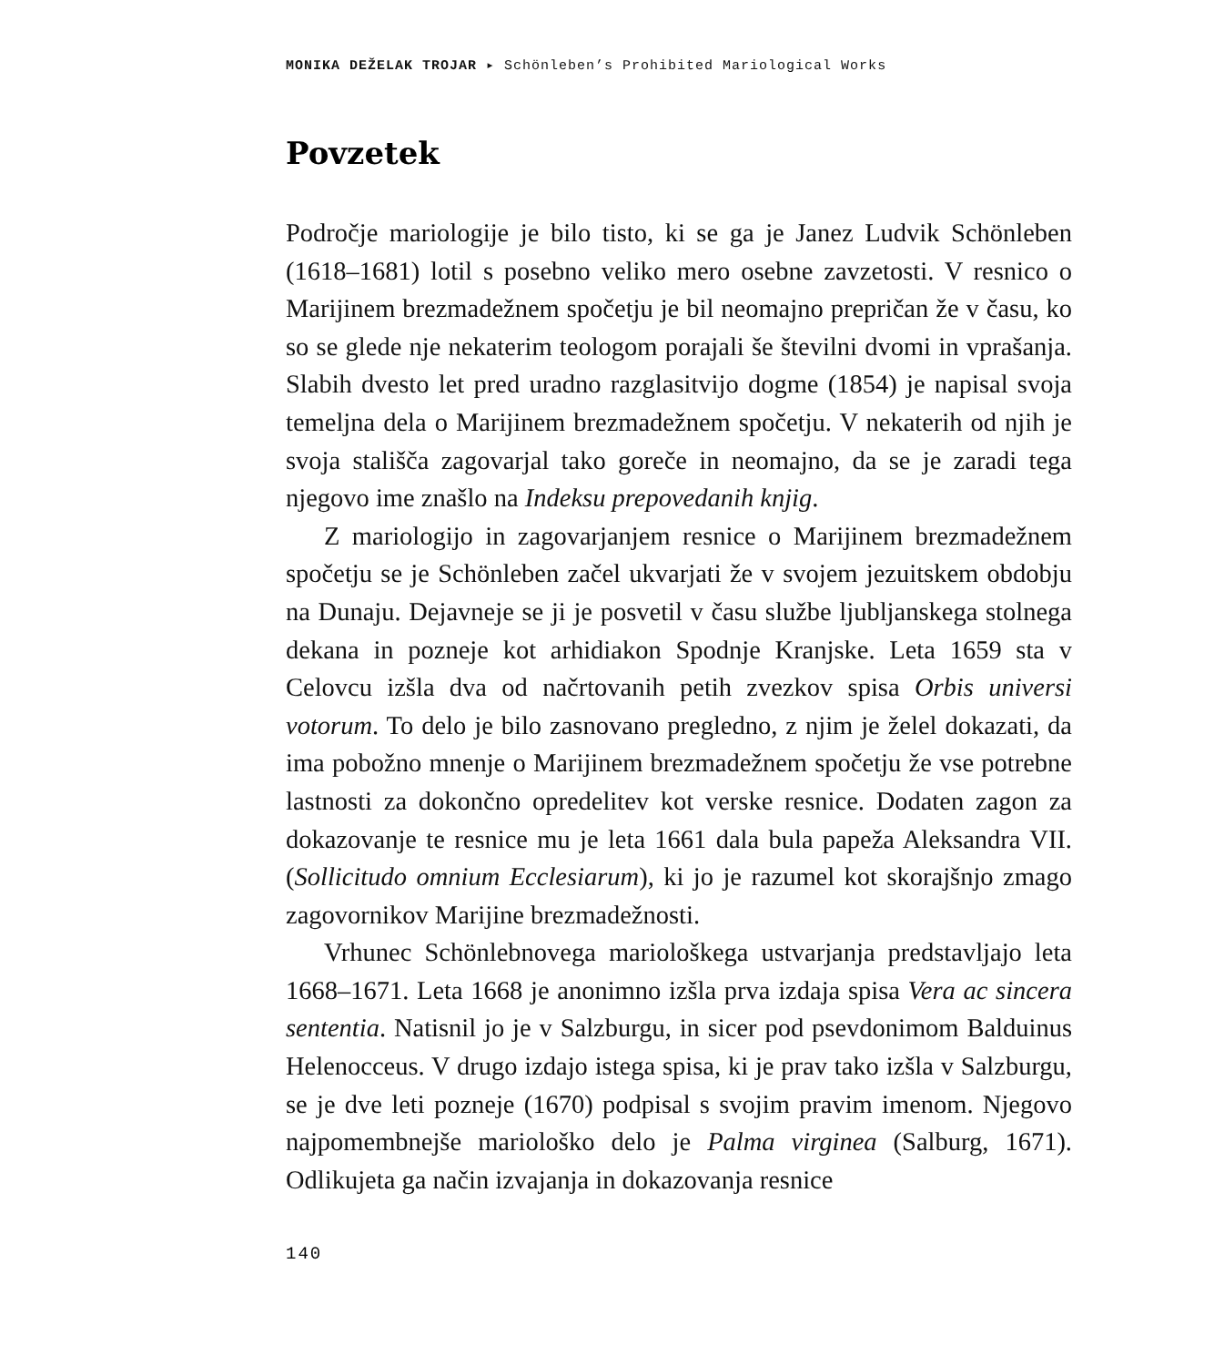MONIKA DEŽELAK TROJAR ▸ Schönleben’s Prohibited Mariological Works
Povzetek
Področje mariologije je bilo tisto, ki se ga je Janez Ludvik Schönleben (1618–1681) lotil s posebno veliko mero osebne zavzetosti. V resnico o Marijinem brezmadežnem spočetju je bil neomajno prepričan že v času, ko so se glede nje nekaterim teologom porajali še številni dvomi in vprašanja. Slabih dvesto let pred uradno razglasitvijo dogme (1854) je napisal svoja temeljna dela o Marijinem brezmadežnem spočetju. V nekaterih od njih je svoja stališča zagovarjal tako goreče in neomajno, da se je zaradi tega njegovo ime znašlo na Indeksu prepovedanih knjig.
Z mariologijo in zagovarjanjem resnice o Marijinem brezmadežnem spočetju se je Schönleben začel ukvarjati že v svojem jezuitskem obdobju na Dunaju. Dejavneje se ji je posvetil v času službe ljubljanskega stolnega dekana in pozneje kot arhidiakon Spodnje Kranjske. Leta 1659 sta v Celovcu izšla dva od načrtovanih petih zvezkov spisa Orbis universi votorum. To delo je bilo zasnovano pregledno, z njim je želel dokazati, da ima pobožno mnenje o Marijinem brezmadežnem spočetju že vse potrebne lastnosti za dokončno opredelitev kot verske resnice. Dodaten zagon za dokazovanje te resnice mu je leta 1661 dala bula papeža Aleksandra VII. (Sollicitudo omnium Ecclesiarum), ki jo je razumel kot skorajšnjo zmago zagovornikov Marijine brezmadežnosti.
Vrhunec Schönlebnovega mariološkega ustvarjanja predstavljajo leta 1668–1671. Leta 1668 je anonimno izšla prva izdaja spisa Vera ac sincera sententia. Natisnil jo je v Salzburgu, in sicer pod psevdonimom Balduinus Helenocceus. V drugo izdajo istega spisa, ki je prav tako izšla v Salzburgu, se je dve leti pozneje (1670) podpisal s svojim pravim imenom. Njegovo najpomembnejše mariološko delo je Palma virginea (Salburg, 1671). Odlikujeta ga način izvajanja in dokazovanja resnice
140